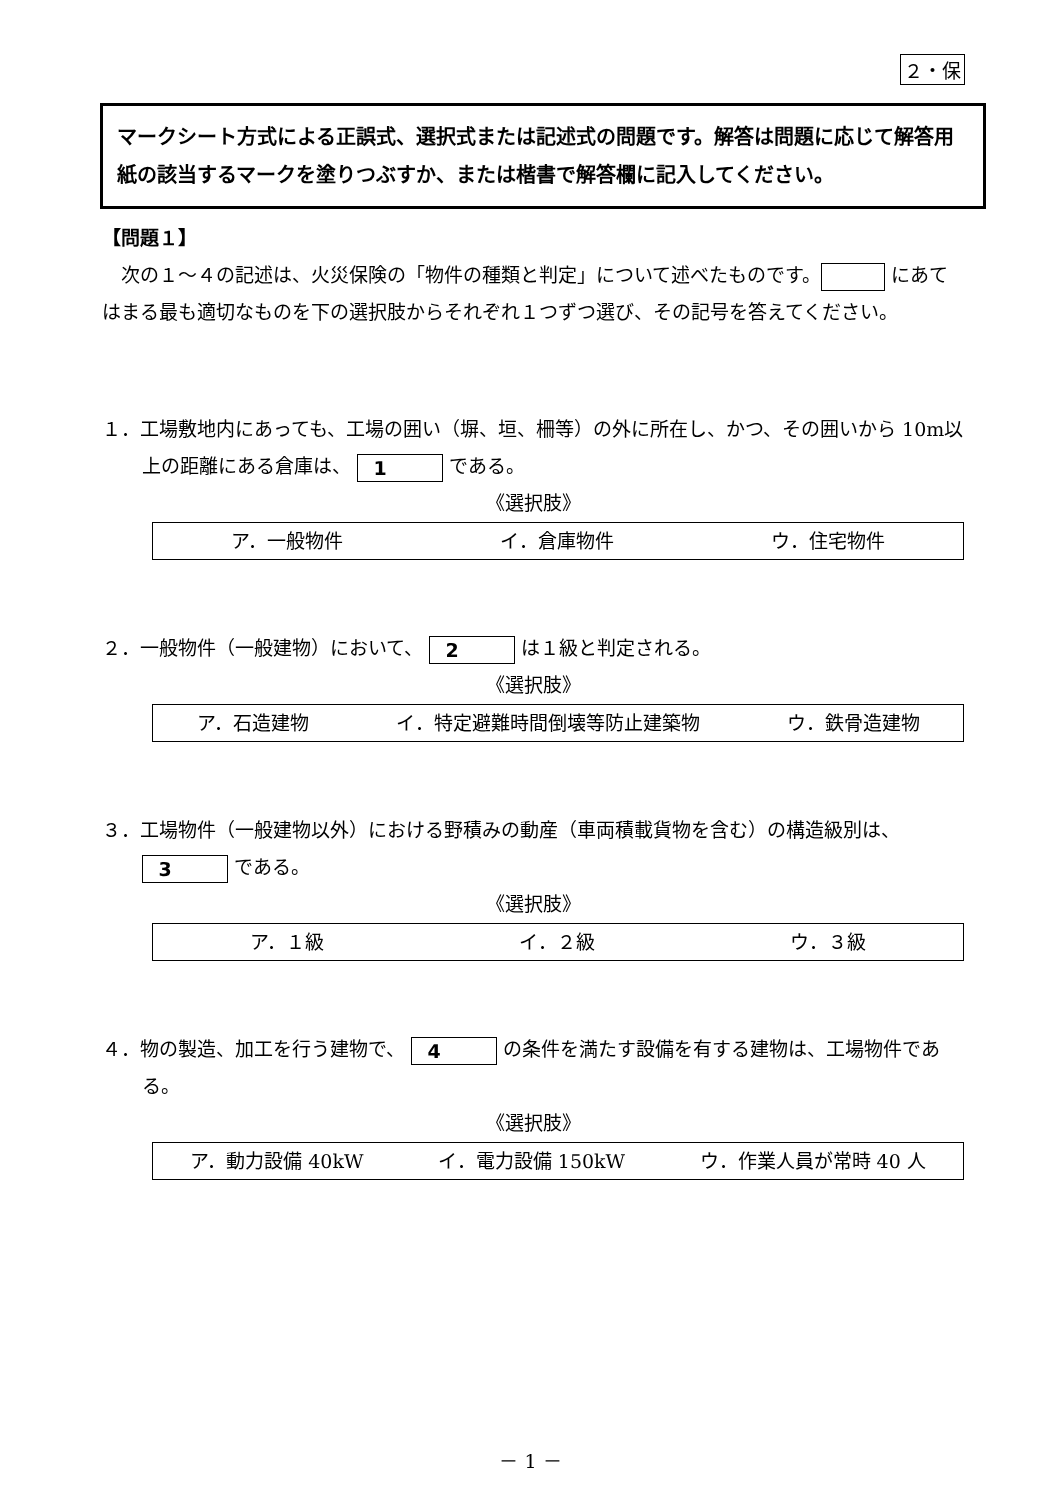２・保
マークシート方式による正誤式、選択式または記述式の問題です。解答は問題に応じて解答用紙の該当するマークを塗りつぶすか、または楷書で解答欄に記入してください。
【問題１】
　次の１～４の記述は、火災保険の「物件の種類と判定」について述べたものです。 にあてはまる最も適切なものを下の選択肢からそれぞれ１つずつ選び、その記号を答えてください。
１．工場敷地内にあっても、工場の囲い（塀、垣、柵等）の外に所在し、かつ、その囲いから 10m以上の距離にある倉庫は、 1 である。
《選択肢》
ア．一般物件 イ．倉庫物件 ウ．住宅物件
２．一般物件（一般建物）において、 2 は１級と判定される。
《選択肢》
ア．石造建物 イ．特定避難時間倒壊等防止建築物 ウ．鉄骨造建物
３．工場物件（一般建物以外）における野積みの動産（車両積載貨物を含む）の構造級別は、 3 である。
《選択肢》
ア．１級 イ．２級 ウ．３級
４．物の製造、加工を行う建物で、 4 の条件を満たす設備を有する建物は、工場物件である。
《選択肢》
ア．動力設備 40kW イ．電力設備 150kW ウ．作業人員が常時 40 人
－ 1 －